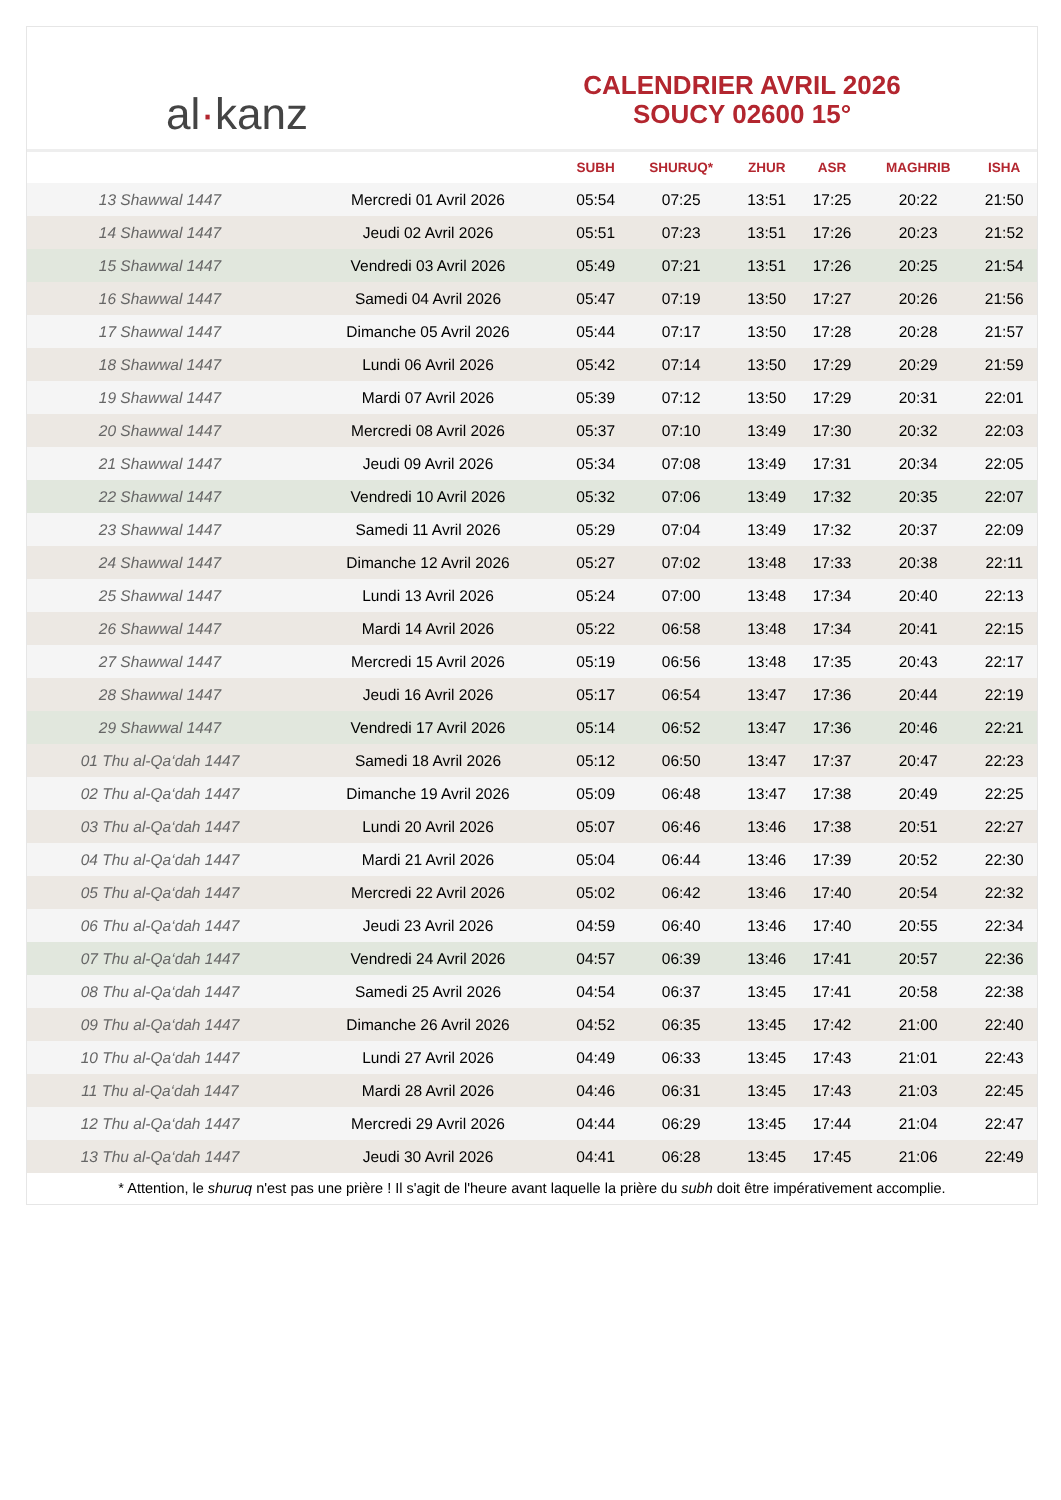al · kanz
CALENDRIER AVRIL 2026
SOUCY 02600 15°
| | | SUBH | SHURUQ* | ZHUR | ASR | MAGHRIB | ISHA |
| --- | --- | --- | --- | --- | --- | --- | --- |
| 13 Shawwal 1447 | Mercredi 01 Avril 2026 | 05:54 | 07:25 | 13:51 | 17:25 | 20:22 | 21:50 |
| 14 Shawwal 1447 | Jeudi 02 Avril 2026 | 05:51 | 07:23 | 13:51 | 17:26 | 20:23 | 21:52 |
| 15 Shawwal 1447 | Vendredi 03 Avril 2026 | 05:49 | 07:21 | 13:51 | 17:26 | 20:25 | 21:54 |
| 16 Shawwal 1447 | Samedi 04 Avril 2026 | 05:47 | 07:19 | 13:50 | 17:27 | 20:26 | 21:56 |
| 17 Shawwal 1447 | Dimanche 05 Avril 2026 | 05:44 | 07:17 | 13:50 | 17:28 | 20:28 | 21:57 |
| 18 Shawwal 1447 | Lundi 06 Avril 2026 | 05:42 | 07:14 | 13:50 | 17:29 | 20:29 | 21:59 |
| 19 Shawwal 1447 | Mardi 07 Avril 2026 | 05:39 | 07:12 | 13:50 | 17:29 | 20:31 | 22:01 |
| 20 Shawwal 1447 | Mercredi 08 Avril 2026 | 05:37 | 07:10 | 13:49 | 17:30 | 20:32 | 22:03 |
| 21 Shawwal 1447 | Jeudi 09 Avril 2026 | 05:34 | 07:08 | 13:49 | 17:31 | 20:34 | 22:05 |
| 22 Shawwal 1447 | Vendredi 10 Avril 2026 | 05:32 | 07:06 | 13:49 | 17:32 | 20:35 | 22:07 |
| 23 Shawwal 1447 | Samedi 11 Avril 2026 | 05:29 | 07:04 | 13:49 | 17:32 | 20:37 | 22:09 |
| 24 Shawwal 1447 | Dimanche 12 Avril 2026 | 05:27 | 07:02 | 13:48 | 17:33 | 20:38 | 22:11 |
| 25 Shawwal 1447 | Lundi 13 Avril 2026 | 05:24 | 07:00 | 13:48 | 17:34 | 20:40 | 22:13 |
| 26 Shawwal 1447 | Mardi 14 Avril 2026 | 05:22 | 06:58 | 13:48 | 17:34 | 20:41 | 22:15 |
| 27 Shawwal 1447 | Mercredi 15 Avril 2026 | 05:19 | 06:56 | 13:48 | 17:35 | 20:43 | 22:17 |
| 28 Shawwal 1447 | Jeudi 16 Avril 2026 | 05:17 | 06:54 | 13:47 | 17:36 | 20:44 | 22:19 |
| 29 Shawwal 1447 | Vendredi 17 Avril 2026 | 05:14 | 06:52 | 13:47 | 17:36 | 20:46 | 22:21 |
| 01 Thu al-Qa‘dah 1447 | Samedi 18 Avril 2026 | 05:12 | 06:50 | 13:47 | 17:37 | 20:47 | 22:23 |
| 02 Thu al-Qa‘dah 1447 | Dimanche 19 Avril 2026 | 05:09 | 06:48 | 13:47 | 17:38 | 20:49 | 22:25 |
| 03 Thu al-Qa‘dah 1447 | Lundi 20 Avril 2026 | 05:07 | 06:46 | 13:46 | 17:38 | 20:51 | 22:27 |
| 04 Thu al-Qa‘dah 1447 | Mardi 21 Avril 2026 | 05:04 | 06:44 | 13:46 | 17:39 | 20:52 | 22:30 |
| 05 Thu al-Qa‘dah 1447 | Mercredi 22 Avril 2026 | 05:02 | 06:42 | 13:46 | 17:40 | 20:54 | 22:32 |
| 06 Thu al-Qa‘dah 1447 | Jeudi 23 Avril 2026 | 04:59 | 06:40 | 13:46 | 17:40 | 20:55 | 22:34 |
| 07 Thu al-Qa‘dah 1447 | Vendredi 24 Avril 2026 | 04:57 | 06:39 | 13:46 | 17:41 | 20:57 | 22:36 |
| 08 Thu al-Qa‘dah 1447 | Samedi 25 Avril 2026 | 04:54 | 06:37 | 13:45 | 17:41 | 20:58 | 22:38 |
| 09 Thu al-Qa‘dah 1447 | Dimanche 26 Avril 2026 | 04:52 | 06:35 | 13:45 | 17:42 | 21:00 | 22:40 |
| 10 Thu al-Qa‘dah 1447 | Lundi 27 Avril 2026 | 04:49 | 06:33 | 13:45 | 17:43 | 21:01 | 22:43 |
| 11 Thu al-Qa‘dah 1447 | Mardi 28 Avril 2026 | 04:46 | 06:31 | 13:45 | 17:43 | 21:03 | 22:45 |
| 12 Thu al-Qa‘dah 1447 | Mercredi 29 Avril 2026 | 04:44 | 06:29 | 13:45 | 17:44 | 21:04 | 22:47 |
| 13 Thu al-Qa‘dah 1447 | Jeudi 30 Avril 2026 | 04:41 | 06:28 | 13:45 | 17:45 | 21:06 | 22:49 |
* Attention, le shuruq n'est pas une prière ! Il s'agit de l'heure avant laquelle la prière du subh doit être impérativement accomplie.